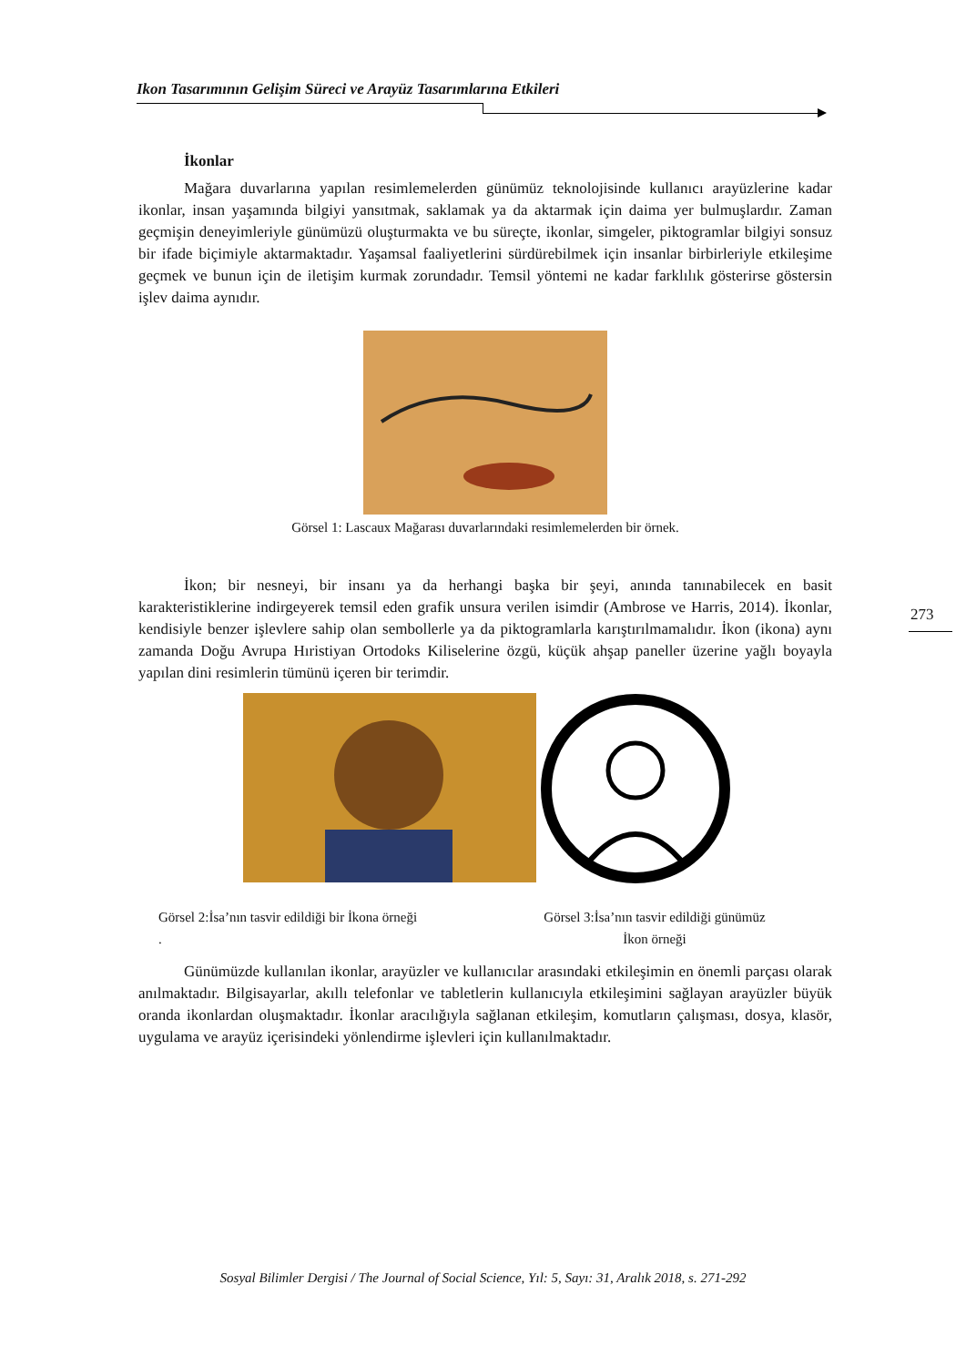Ikon Tasarımının Gelişim Süreci ve Arayüz Tasarımlarına Etkileri
273
İkonlar
Mağara duvarlarına yapılan resimlemelerden günümüz teknolojisinde kullanıcı arayüzlerine kadar ikonlar, insan yaşamında bilgiyi yansıtmak, saklamak ya da aktarmak için daima yer bulmuşlardır. Zaman geçmişin deneyimleriyle günümüzü oluşturmakta ve bu süreçte, ikonlar, simgeler, piktogramlar bilgiyi sonsuz bir ifade biçimiyle aktarmaktadır. Yaşamsal faaliyetlerini sürdürebilmek için insanlar birbirleriyle etkileşime geçmek ve bunun için de iletişim kurmak zorundadır. Temsil yöntemi ne kadar farklılık gösterirse göstersin işlev daima aynıdır.
Görsel 1: Lascaux Mağarası duvarlarındaki resimlemelerden bir örnek.
İkon; bir nesneyi, bir insanı ya da herhangi başka bir şeyi, anında tanınabilecek en basit karakteristiklerine indirgeyerek temsil eden grafik unsura verilen isimdir (Ambrose ve Harris, 2014). İkonlar, kendisiyle benzer işlevlere sahip olan sembollerle ya da piktogramlarla karıştırılmamalıdır. İkon (ikona) aynı zamanda Doğu Avrupa Hıristiyan Ortodoks Kiliselerine özgü, küçük ahşap paneller üzerine yağlı boyayla yapılan dini resimlerin tümünü içeren bir terimdir.
Görsel 2:İsa’nın tasvir edildiği bir İkona örneği
.
Görsel 3:İsa’nın tasvir edildiği günümüz
İkon örneği
Günümüzde kullanılan ikonlar, arayüzler ve kullanıcılar arasındaki etkileşimin en önemli parçası olarak anılmaktadır. Bilgisayarlar, akıllı telefonlar ve tabletlerin kullanıcıyla etkileşimini sağlayan arayüzler büyük oranda ikonlardan oluşmaktadır. İkonlar aracılığıyla sağlanan etkileşim, komutların çalışması, dosya, klasör, uygulama ve arayüz içerisindeki yönlendirme işlevleri için kullanılmaktadır.
Sosyal Bilimler Dergisi / The Journal of Social Science, Yıl: 5, Sayı: 31, Aralık 2018, s. 271-292